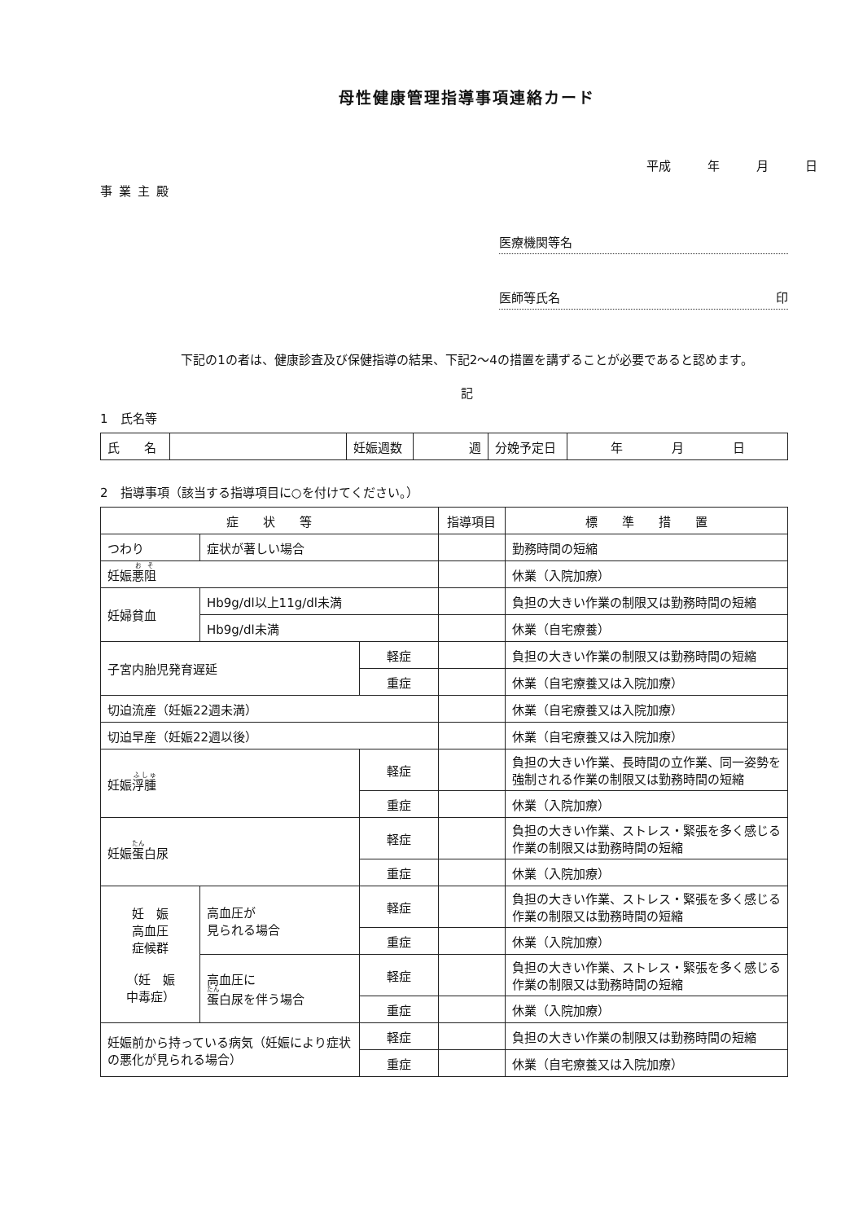母性健康管理指導事項連絡カード
平成　　　年　　　月　　　日
事業主殿
医療機関等名
医師等氏名 印
下記の1の者は、健康診査及び保健指導の結果、下記2～4の措置を講ずることが必要であると認めます。
記
1　氏名等
| 氏 名 | | 妊娠週数 | 週 | 分娩予定日 | 年 月 日 |
2　指導事項（該当する指導項目に○を付けてください。）
| 症 状 等 | | | 指導項目 | 標 準 措 置 |
| --- | --- | --- | --- | --- |
| つわり | 症状が著しい場合 | | | 勤務時間の短縮 |
| 妊娠 悪阻 | | | | 休業（入院加療） |
| 妊婦貧血 | Hb9g/dl以上11g/dl未満 | | | 負担の大きい作業の制限又は勤務時間の短縮 |
| | Hb9g/dl未満 | | | 休業（自宅療養） |
| 子宮内胎児発育遅延 | | 軽症 | | 負担の大きい作業の制限又は勤務時間の短縮 |
| | | 重症 | | 休業（自宅療養又は入院加療） |
| 切迫流産（妊娠22週未満） | | | | 休業（自宅療養又は入院加療） |
| 切迫早産（妊娠22週以後） | | | | 休業（自宅療養又は入院加療） |
| 妊娠 浮腫 | | 軽症 | | 負担の大きい作業、長時間の立作業、同一姿勢を強制される作業の制限又は勤務時間の短縮 |
| | | 重症 | | 休業（入院加療） |
| 妊娠 蛋 白尿 | | 軽症 | | 負担の大きい作業、ストレス・緊張を多く感じる作業の制限又は勤務時間の短縮 |
| | | 重症 | | 休業（入院加療） |
| 妊 娠 高血圧 症候群 （妊 娠 中毒症） | 高血圧が 見られる場合 | 軽症 | | 負担の大きい作業、ストレス・緊張を多く感じる作業の制限又は勤務時間の短縮 |
| | | 重症 | | 休業（入院加療） |
| | 高血圧に 蛋 白尿を伴う場合 | 軽症 | | 負担の大きい作業、ストレス・緊張を多く感じる作業の制限又は勤務時間の短縮 |
| | | 重症 | | 休業（入院加療） |
| 妊娠前から持っている病気（妊娠により症状の悪化が見られる場合） | | 軽症 | | 負担の大きい作業の制限又は勤務時間の短縮 |
| | | 重症 | | 休業（自宅療養又は入院加療） |